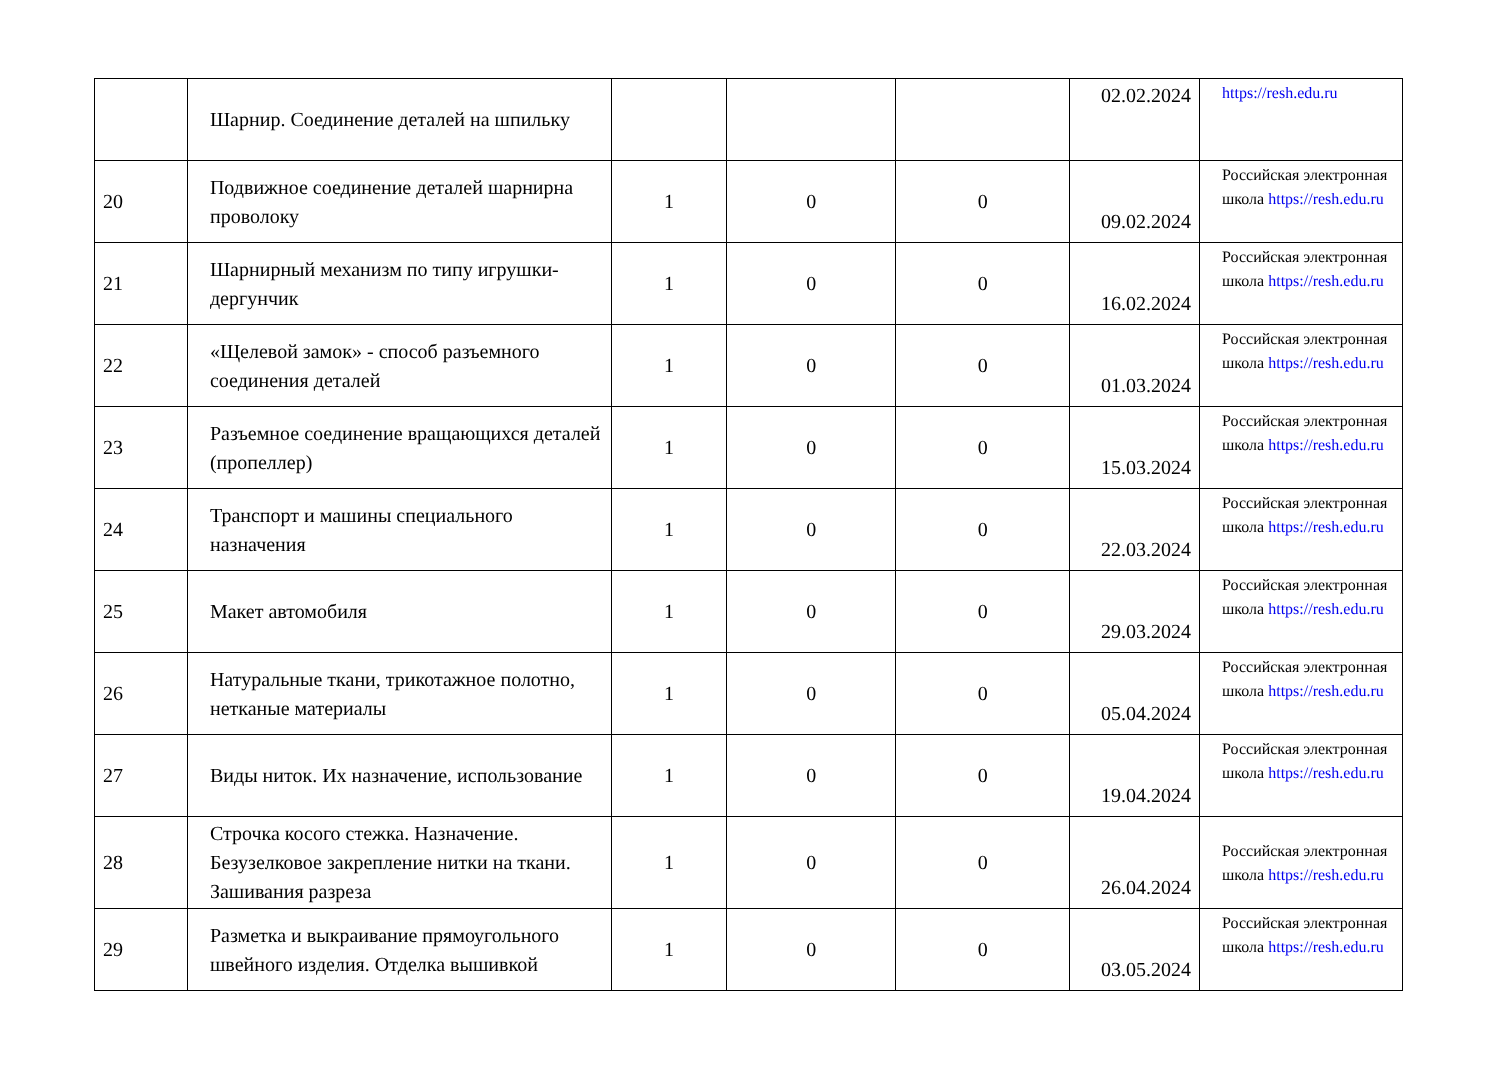| | Шарнир. Соединение деталей на шпильку | | | | 02.02.2024 | https://resh.edu.ru |
| 20 | Подвижное соединение деталей шарнирна проволоку | 1 | 0 | 0 | 09.02.2024 | Российская электронная школа https://resh.edu.ru |
| 21 | Шарнирный механизм по типу игрушки-дергунчик | 1 | 0 | 0 | 16.02.2024 | Российская электронная школа https://resh.edu.ru |
| 22 | «Щелевой замок» - способ разъемного соединения деталей | 1 | 0 | 0 | 01.03.2024 | Российская электронная школа https://resh.edu.ru |
| 23 | Разъемное соединение вращающихся деталей (пропеллер) | 1 | 0 | 0 | 15.03.2024 | Российская электронная школа https://resh.edu.ru |
| 24 | Транспорт и машины специального назначения | 1 | 0 | 0 | 22.03.2024 | Российская электронная школа https://resh.edu.ru |
| 25 | Макет автомобиля | 1 | 0 | 0 | 29.03.2024 | Российская электронная школа https://resh.edu.ru |
| 26 | Натуральные ткани, трикотажное полотно, нетканые материалы | 1 | 0 | 0 | 05.04.2024 | Российская электронная школа https://resh.edu.ru |
| 27 | Виды ниток. Их назначение, использование | 1 | 0 | 0 | 19.04.2024 | Российская электронная школа https://resh.edu.ru |
| 28 | Строчка косого стежка. Назначение. Безузелковое закрепление нитки на ткани. Зашивания разреза | 1 | 0 | 0 | 26.04.2024 | Российская электронная школа https://resh.edu.ru |
| 29 | Разметка и выкраивание прямоугольного швейного изделия. Отделка вышивкой | 1 | 0 | 0 | 03.05.2024 | Российская электронная школа https://resh.edu.ru |